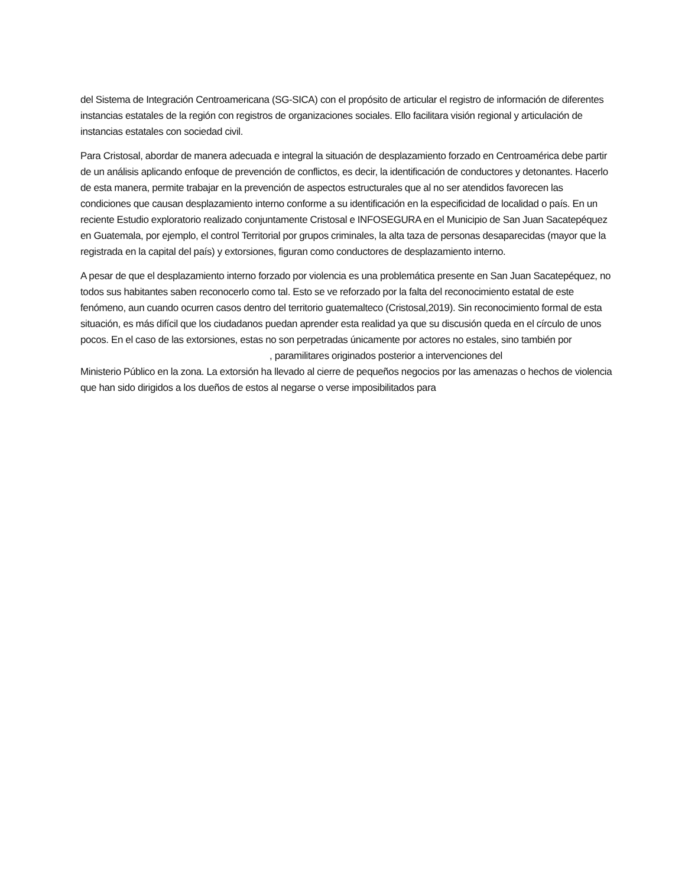del Sistema de Integración Centroamericana (SG-SICA) con el propósito de articular el registro de información de diferentes instancias estatales de la región con registros de organizaciones sociales. Ello facilitara visión regional y articulación de instancias estatales con sociedad civil.
Para Cristosal, abordar de manera adecuada e integral la situación de desplazamiento forzado en Centroamérica debe partir de un análisis aplicando enfoque de prevención de conflictos, es decir, la identificación de conductores y detonantes. Hacerlo de esta manera, permite trabajar en la prevención de aspectos estructurales que al no ser atendidos favorecen las condiciones que causan desplazamiento interno conforme a su identificación en la especificidad de localidad o país. En un reciente Estudio exploratorio realizado conjuntamente Cristosal e INFOSEGURA en el Municipio de San Juan Sacatepéquez en Guatemala, por ejemplo, el control Territorial por grupos criminales, la alta taza de personas desaparecidas (mayor que la registrada en la capital del país) y extorsiones, figuran como conductores de desplazamiento interno.
A pesar de que el desplazamiento interno forzado por violencia es una problemática presente en San Juan Sacatepéquez, no todos sus habitantes saben reconocerlo como tal. Esto se ve reforzado por la falta del reconocimiento estatal de este fenómeno, aun cuando ocurren casos dentro del territorio guatemalteco (Cristosal,2019). Sin reconocimiento formal de esta situación, es más difícil que los ciudadanos puedan aprender esta realidad ya que su discusión queda en el círculo de unos pocos. En el caso de las extorsiones, estas no son perpetradas únicamente por actores no estales, sino también por
, paramilitares originados posterior a intervenciones del
Ministerio Público en la zona. La extorsión ha llevado al cierre de pequeños negocios por las amenazas o hechos de violencia que han sido dirigidos a los dueños de estos al negarse o verse imposibilitados para